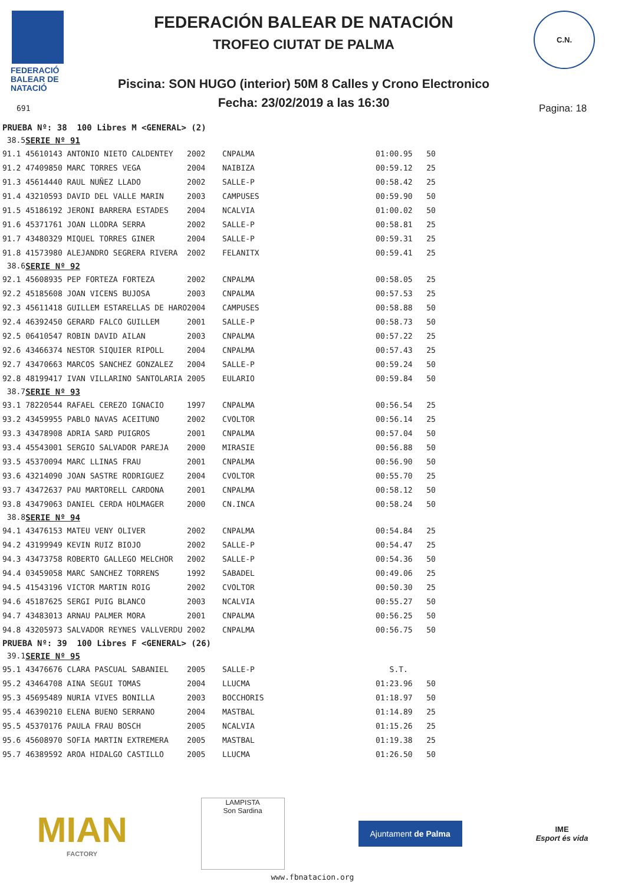FEDERACIÓ
BALEAR DE
NATACIÓ
FEDERACIÓN BALEAR DE NATACIÓN
TROFEO CIUTAT DE PALMA
Piscina: SON HUGO (interior) 50M 8 Calles y Crono Electronico
Fecha: 23/02/2019 a las 16:30 691 Pagina: 18
C.N.
| PRUEBA Nº: 38 100 Libres M <GENERAL> (2) | | | | | |
| 38.5 | SERIE Nº 91 | | | | |
| 91.1 | 45610143 ANTONIO NIETO CALDENTEY | 2002 | CNPALMA | 01:00.95 | 50 |
| 91.2 | 47409850 MARC TORRES VEGA | 2004 | NAIBIZA | 00:59.12 | 25 |
| 91.3 | 45614440 RAUL NUÑEZ LLADO | 2002 | SALLE-P | 00:58.42 | 25 |
| 91.4 | 43210593 DAVID DEL VALLE MARIN | 2003 | CAMPUSES | 00:59.90 | 50 |
| 91.5 | 45186192 JERONI BARRERA ESTADES | 2004 | NCALVIA | 01:00.02 | 50 |
| 91.6 | 45371761 JOAN LLODRA SERRA | 2002 | SALLE-P | 00:58.81 | 25 |
| 91.7 | 43480329 MIQUEL TORRES GINER | 2004 | SALLE-P | 00:59.31 | 25 |
| 91.8 | 41573980 ALEJANDRO SEGRERA RIVERA | 2002 | FELANITX | 00:59.41 | 25 |
| 38.6 | SERIE Nº 92 | | | | |
| 92.1 | 45608935 PEP FORTEZA FORTEZA | 2002 | CNPALMA | 00:58.05 | 25 |
| 92.2 | 45185608 JOAN VICENS BUJOSA | 2003 | CNPALMA | 00:57.53 | 25 |
| 92.3 | 45611418 GUILLEM ESTARELLAS DE HARO | 2004 | CAMPUSES | 00:58.88 | 50 |
| 92.4 | 46392450 GERARD FALCO GUILLEM | 2001 | SALLE-P | 00:58.73 | 50 |
| 92.5 | 06410547 ROBIN DAVID AILAN | 2003 | CNPALMA | 00:57.22 | 25 |
| 92.6 | 43466374 NESTOR SIQUIER RIPOLL | 2004 | CNPALMA | 00:57.43 | 25 |
| 92.7 | 43470663 MARCOS SANCHEZ GONZALEZ | 2004 | SALLE-P | 00:59.24 | 50 |
| 92.8 | 48199417 IVAN VILLARINO SANTOLARIA | 2005 | EULARIO | 00:59.84 | 50 |
| 38.7 | SERIE Nº 93 | | | | |
| 93.1 | 78220544 RAFAEL CEREZO IGNACIO | 1997 | CNPALMA | 00:56.54 | 25 |
| 93.2 | 43459955 PABLO NAVAS ACEITUNO | 2002 | CVOLTOR | 00:56.14 | 25 |
| 93.3 | 43478908 ADRIA SARD PUIGROS | 2001 | CNPALMA | 00:57.04 | 50 |
| 93.4 | 45543001 SERGIO SALVADOR PAREJA | 2000 | MIRASIE | 00:56.88 | 50 |
| 93.5 | 45370094 MARC LLINAS FRAU | 2001 | CNPALMA | 00:56.90 | 50 |
| 93.6 | 43214090 JOAN SASTRE RODRIGUEZ | 2004 | CVOLTOR | 00:55.70 | 25 |
| 93.7 | 43472637 PAU MARTORELL CARDONA | 2001 | CNPALMA | 00:58.12 | 50 |
| 93.8 | 43479063 DANIEL CERDA HOLMAGER | 2000 | CN.INCA | 00:58.24 | 50 |
| 38.8 | SERIE Nº 94 | | | | |
| 94.1 | 43476153 MATEU VENY OLIVER | 2002 | CNPALMA | 00:54.84 | 25 |
| 94.2 | 43199949 KEVIN RUIZ BIOJO | 2002 | SALLE-P | 00:54.47 | 25 |
| 94.3 | 43473758 ROBERTO GALLEGO MELCHOR | 2002 | SALLE-P | 00:54.36 | 50 |
| 94.4 | 03459058 MARC SANCHEZ TORRENS | 1992 | SABADEL | 00:49.06 | 25 |
| 94.5 | 41543196 VICTOR MARTIN ROIG | 2002 | CVOLTOR | 00:50.30 | 25 |
| 94.6 | 45187625 SERGI PUIG BLANCO | 2003 | NCALVIA | 00:55.27 | 50 |
| 94.7 | 43483013 ARNAU PALMER MORA | 2001 | CNPALMA | 00:56.25 | 50 |
| 94.8 | 43205973 SALVADOR REYNES VALLVERDU | 2002 | CNPALMA | 00:56.75 | 50 |
| PRUEBA Nº: 39 100 Libres F <GENERAL> (26) | | | | | |
| 39.1 | SERIE Nº 95 | | | | |
| 95.1 | 43476676 CLARA PASCUAL SABANIEL | 2005 | SALLE-P | S.T. | |
| 95.2 | 43464708 AINA SEGUI TOMAS | 2004 | LLUCMA | 01:23.96 | 50 |
| 95.3 | 45695489 NURIA VIVES BONILLA | 2003 | BOCCHORIS | 01:18.97 | 50 |
| 95.4 | 46390210 ELENA BUENO SERRANO | 2004 | MASTBAL | 01:14.89 | 25 |
| 95.5 | 45370176 PAULA FRAU BOSCH | 2005 | NCALVIA | 01:15.26 | 25 |
| 95.6 | 45608970 SOFIA MARTIN EXTREMERA | 2005 | MASTBAL | 01:19.38 | 25 |
| 95.7 | 46389592 AROA HIDALGO CASTILLO | 2005 | LLUCMA | 01:26.50 | 50 |
MIAN
FACTORY
LAMPISTA
Son Sardina
Ajuntament de Palma
IME
Esport és vida
www.fbnatacion.org